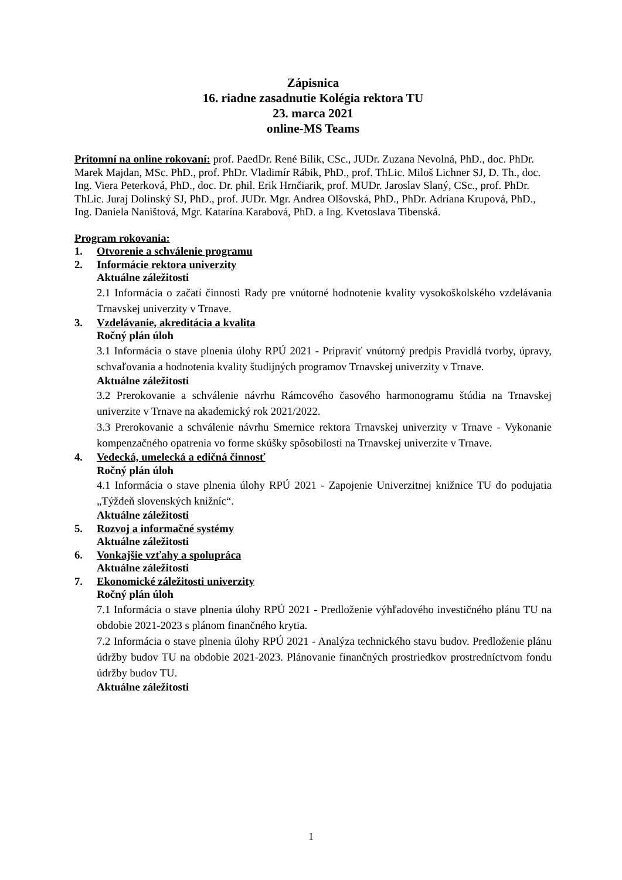Zápisnica
16. riadne zasadnutie Kolégia rektora TU
23. marca 2021
online-MS Teams
Prítomní na online rokovaní: prof. PaedDr. René Bílik, CSc., JUDr. Zuzana Nevolná, PhD., doc. PhDr. Marek Majdan, MSc. PhD., prof. PhDr. Vladimír Rábik, PhD., prof. ThLic. Miloš Lichner SJ, D. Th., doc. Ing. Viera Peterková, PhD., doc. Dr. phil. Erik Hrnčiarik, prof. MUDr. Jaroslav Slaný, CSc., prof. PhDr. ThLic. Juraj Dolinský SJ, PhD., prof. JUDr. Mgr. Andrea Olšovská, PhD., PhDr. Adriana Krupová, PhD., Ing. Daniela Naništová, Mgr. Katarína Karabová, PhD. a Ing. Kvetoslava Tibenská.
Program rokovania:
1. Otvorenie a schválenie programu
2. Informácie rektora univerzity
Aktuálne záležitosti
2.1 Informácia o začatí činnosti Rady pre vnútorné hodnotenie kvality vysokoškolského vzdelávania Trnavskej univerzity v Trnave.
3. Vzdelávanie, akreditácia a kvalita
Ročný plán úloh
3.1 Informácia o stave plnenia úlohy RPÚ 2021 - Pripraviť vnútorný predpis Pravidlá tvorby, úpravy, schvaľovania a hodnotenia kvality študijných programov Trnavskej univerzity v Trnave.
Aktuálne záležitosti
3.2 Prerokovanie a schválenie návrhu Rámcového časového harmonogramu štúdia na Trnavskej univerzite v Trnave na akademický rok 2021/2022.
3.3 Prerokovanie a schválenie návrhu Smernice rektora Trnavskej univerzity v Trnave - Vykonanie kompenzačného opatrenia vo forme skúšky spôsobilosti na Trnavskej univerzite v Trnave.
4. Vedecká, umelecká a edičná činnosť
Ročný plán úloh
4.1 Informácia o stave plnenia úlohy RPÚ 2021 - Zapojenie Univerzitnej knižnice TU do podujatia „Týždeň slovenských knižníc“.
Aktuálne záležitosti
5. Rozvoj a informačné systémy
Aktuálne záležitosti
6. Vonkajšie vzťahy a spolupráca
Aktuálne záležitosti
7. Ekonomické záležitosti univerzity
Ročný plán úloh
7.1 Informácia o stave plnenia úlohy RPÚ 2021 - Predloženie výhľadového investičného plánu TU na obdobie 2021-2023 s plánom finančného krytia.
7.2 Informácia o stave plnenia úlohy RPÚ 2021 - Analýza technického stavu budov. Predloženie plánu údržby budov TU na obdobie 2021-2023. Plánovanie finančných prostriedkov prostredníctvom fondu údržby budov TU.
Aktuálne záležitosti
1